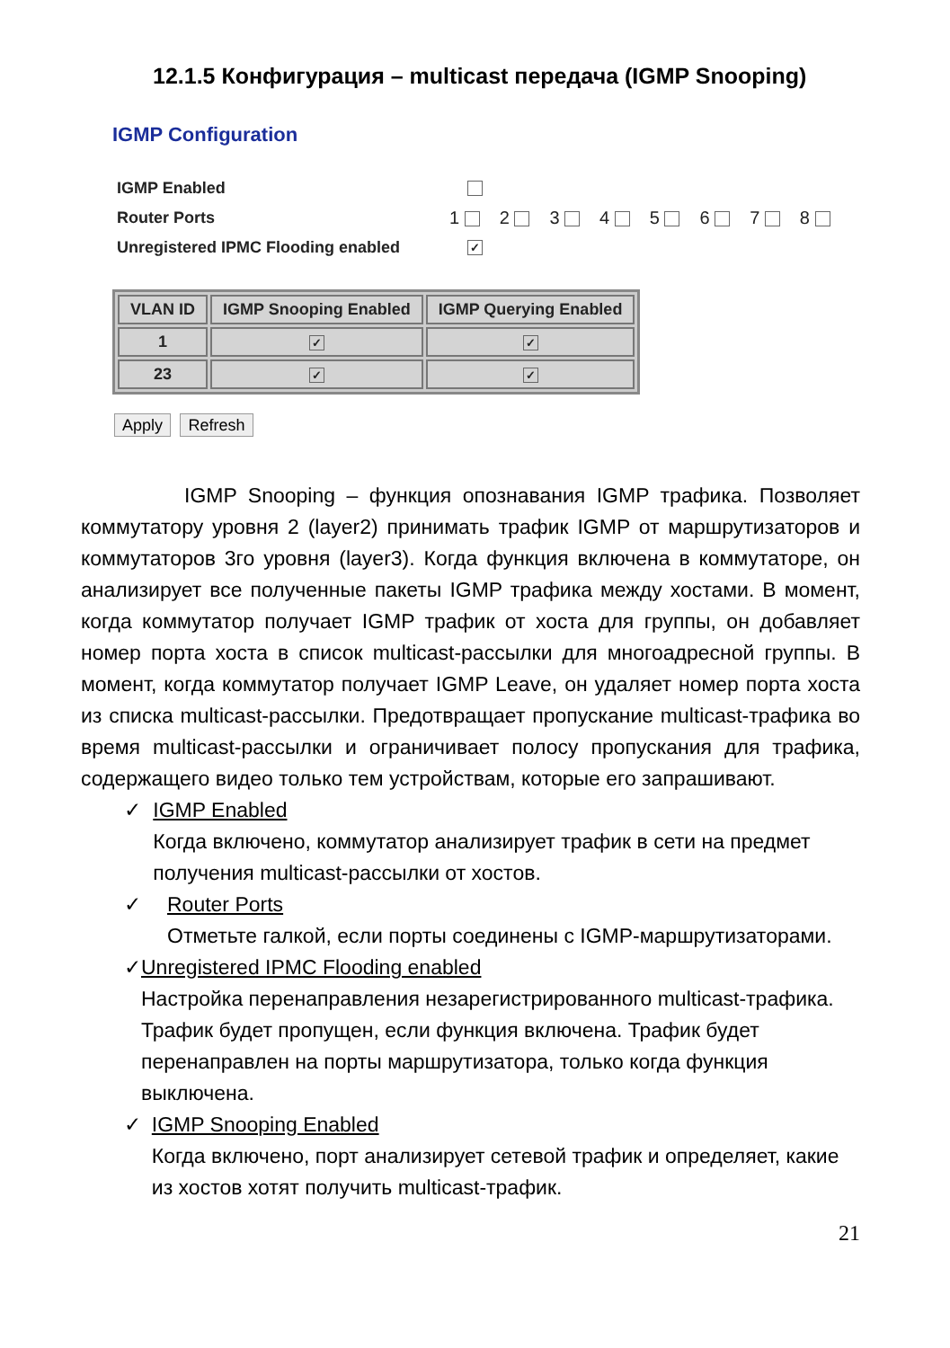12.1.5 Конфигурация – multicast передача (IGMP Snooping)
IGMP Configuration
IGMP Enabled
Router Ports 1 2 3 4 5 6 7 8
Unregistered IPMC Flooding enabled ✓
| VLAN ID | IGMP Snooping Enabled | IGMP Querying Enabled |
| --- | --- | --- |
| 1 | ✓ | ✓ |
| 23 | ✓ | ✓ |
Apply Refresh
IGMP Snooping – функция опознавания IGMP трафика. Позволяет коммутатору уровня 2 (layer2) принимать трафик IGMP от маршрутизаторов и коммутаторов 3го уровня (layer3). Когда функция включена в коммутаторе, он анализирует все полученные пакеты IGMP трафика между хостами. В момент, когда коммутатор получает IGMP трафик от хоста для группы, он добавляет номер порта хоста в список multicast-рассылки для многоадресной группы. В момент, когда коммутатор получает IGMP Leave, он удаляет номер порта хоста из списка multicast-рассылки. Предотвращает пропускание multicast-трафика во время multicast-рассылки и ограничивает полосу пропускания для трафика, содержащего видео только тем устройствам, которые его запрашивают.
✓ IGMP Enabled
Когда включено, коммутатор анализирует трафик в сети на предмет получения multicast-рассылки от хостов.
✓ Router Ports
Отметьте галкой, если порты соединены с IGMP-маршрутизаторами.
✓ Unregistered IPMC Flooding enabled
Настройка перенаправления незарегистрированного multicast-трафика. Трафик будет пропущен, если функция включена. Трафик будет перенаправлен на порты маршрутизатора, только когда функция выключена.
✓ IGMP Snooping Enabled
Когда включено, порт анализирует сетевой трафик и определяет, какие из хостов хотят получить multicast-трафик.
21